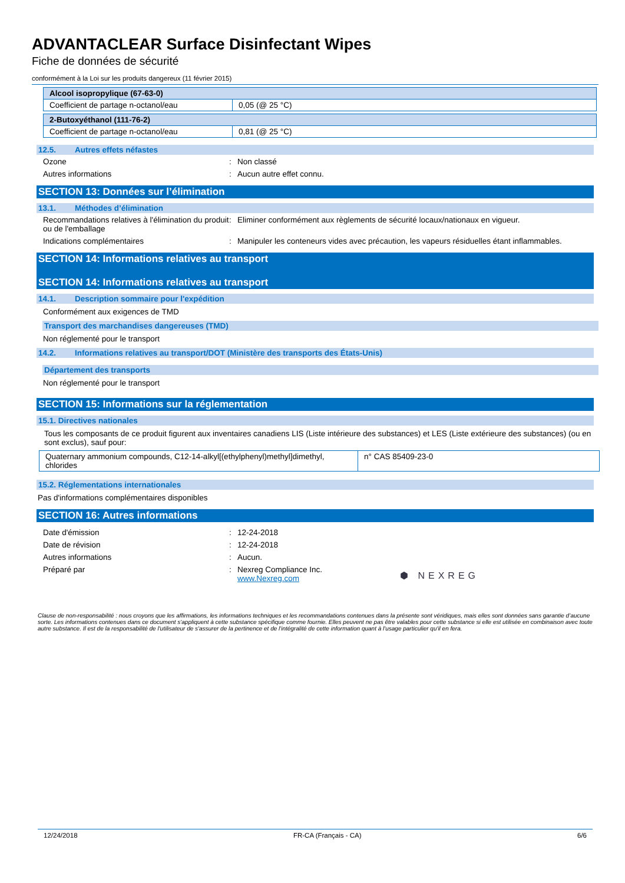ADVANTACLEAR Surface Disinfectant Wipes
Fiche de données de sécurité
conformément à la Loi sur les produits dangereux (11 février 2015)
| Alcool isopropylique (67-63-0) | |
| Coefficient de partage n-octanol/eau | 0,05 (@ 25 °C) |
| 2-Butoxyéthanol (111-76-2) | |
| Coefficient de partage n-octanol/eau | 0,81 (@ 25 °C) |
12.5. Autres effets néfastes
Ozone : Non classé
Autres informations : Aucun autre effet connu.
SECTION 13: Données sur l’élimination
13.1. Méthodes d’élimination
Recommandations relatives à l'élimination du produit ou de l'emballage
: Eliminer conformément aux règlements de sécurité locaux/nationaux en vigueur.
Indications complémentaires : Manipuler les conteneurs vides avec précaution, les vapeurs résiduelles étant inflammables.
SECTION 14: Informations relatives au transport
SECTION 14: Informations relatives au transport
14.1. Description sommaire pour l'expédition
Conformément aux exigences de TMD
Transport des marchandises dangereuses (TMD)
Non réglementé pour le transport
14.2. Informations relatives au transport/DOT (Ministère des transports des États-Unis)
Département des transports
Non réglementé pour le transport
SECTION 15: Informations sur la réglementation
15.1. Directives nationales
Tous les composants de ce produit figurent aux inventaires canadiens LIS (Liste intérieure des substances) et LES (Liste extérieure des substances) (ou en sont exclus), sauf pour:
| Quaternary ammonium compounds, C12-14-alkyl[(ethylphenyl)methyl]dimethyl, chlorides | n° CAS 85409-23-0 |
15.2. Réglementations internationales
Pas d'informations complémentaires disponibles
SECTION 16: Autres informations
Date d'émission : 12-24-2018
Date de révision : 12-24-2018
Autres informations : Aucun.
Préparé par : Nexreg Compliance Inc.
www.Nexreg.com
⬢ NEXREG
Clause de non-responsabilité : nous croyons que les affirmations, les informations techniques et les recommandations contenues dans la présente sont véridiques, mais elles sont données sans garantie d’aucune sorte. Les informations contenues dans ce document s'appliquent à cette substance spécifique comme fournie. Elles peuvent ne pas être valables pour cette substance si elle est utilisée en combinaison avec toute autre substance. Il est de la responsabilité de l'utilisateur de s'assurer de la pertinence et de l'intégralité de cette information quant à l'usage particulier qu'il en fera.
12/24/2018 FR-CA (Français - CA) 6/6